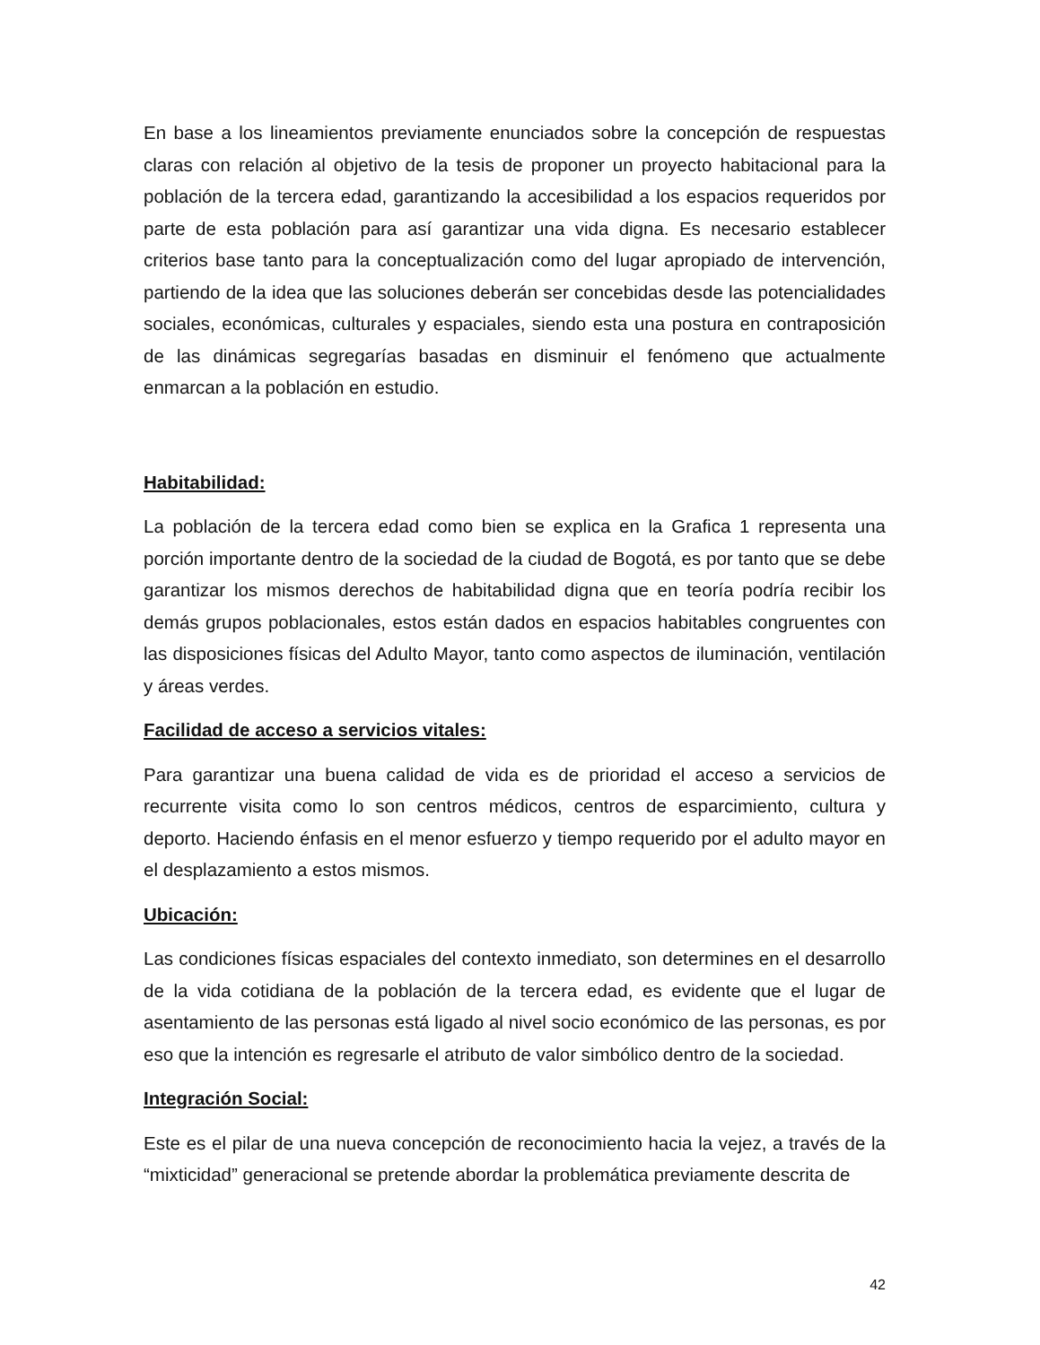En base a los lineamientos previamente enunciados sobre la concepción de respuestas claras con relación al objetivo de la tesis de proponer un proyecto habitacional para la población de la tercera edad, garantizando la accesibilidad a los espacios requeridos por parte de esta población para así garantizar una vida digna. Es necesario establecer criterios base tanto para la conceptualización como del lugar apropiado de intervención, partiendo de la idea que las soluciones deberán ser concebidas desde las potencialidades sociales, económicas, culturales y espaciales, siendo esta una postura en contraposición de las dinámicas segregarías basadas en disminuir el fenómeno que actualmente enmarcan a la población en estudio.
Habitabilidad:
La población de la tercera edad como bien se explica en la Grafica 1 representa una porción importante dentro de la sociedad de la ciudad de Bogotá, es por tanto que se debe garantizar los mismos derechos de habitabilidad digna que en teoría podría recibir los demás grupos poblacionales, estos están dados en espacios habitables congruentes con las disposiciones físicas del Adulto Mayor, tanto como aspectos de iluminación, ventilación y áreas verdes.
Facilidad de acceso a servicios vitales:
Para garantizar una buena calidad de vida es de prioridad el acceso a servicios de recurrente visita como lo son centros médicos, centros de esparcimiento, cultura y deporto. Haciendo énfasis en el menor esfuerzo y tiempo requerido por el adulto mayor en el desplazamiento a estos mismos.
Ubicación:
Las condiciones físicas espaciales del contexto inmediato, son determines en el desarrollo de la vida cotidiana de la población de la tercera edad, es evidente que el lugar de asentamiento de las personas está ligado al nivel socio económico de las personas, es por eso que la intención es regresarle el atributo de valor simbólico dentro de la sociedad.
Integración Social:
Este es el pilar de una nueva concepción de reconocimiento hacia la vejez, a través de la “mixticidad” generacional se pretende abordar la problemática previamente descrita de
42